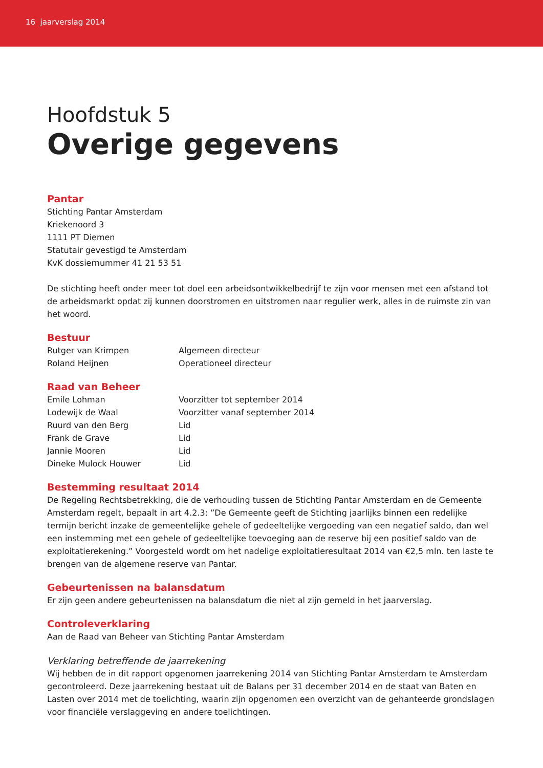16 jaarverslag 2014
Hoofdstuk 5
Overige gegevens
Pantar
Stichting Pantar Amsterdam
Kriekenoord 3
1111 PT Diemen
Statutair gevestigd te Amsterdam
KvK dossiernummer 41 21 53 51
De stichting heeft onder meer tot doel een arbeidsontwikkelbedrijf te zijn voor mensen met een afstand tot de arbeidsmarkt opdat zij kunnen doorstromen en uitstromen naar regulier werk, alles in de ruimste zin van het woord.
Bestuur
| Rutger van Krimpen | Algemeen directeur |
| Roland Heijnen | Operationeel directeur |
Raad van Beheer
| Emile Lohman | Voorzitter tot september 2014 |
| Lodewijk de Waal | Voorzitter vanaf september 2014 |
| Ruurd van den Berg | Lid |
| Frank de Grave | Lid |
| Jannie Mooren | Lid |
| Dineke Mulock Houwer | Lid |
Bestemming resultaat 2014
De Regeling Rechtsbetrekking, die de verhouding tussen de Stichting Pantar Amsterdam en de Gemeente Amsterdam regelt, bepaalt in art 4.2.3: ”De Gemeente geeft de Stichting jaarlijks binnen een redelijke termijn bericht inzake de gemeentelijke gehele of gedeeltelijke vergoeding van een negatief saldo, dan wel een instemming met een gehele of gedeeltelijke toevoeging aan de reserve bij een positief saldo van de exploitatierekening.” Voorgesteld wordt om het nadelige exploitatieresultaat 2014 van €2,5 mln. ten laste te brengen van de algemene reserve van Pantar.
Gebeurtenissen na balansdatum
Er zijn geen andere gebeurtenissen na balansdatum die niet al zijn gemeld in het jaarverslag.
Controleverklaring
Aan de Raad van Beheer van Stichting Pantar Amsterdam
Verklaring betreffende de jaarrekening
Wij hebben de in dit rapport opgenomen jaarrekening 2014 van Stichting Pantar Amsterdam te Amsterdam gecontroleerd. Deze jaarrekening bestaat uit de Balans per 31 december 2014 en de staat van Baten en Lasten over 2014 met de toelichting, waarin zijn opgenomen een overzicht van de gehanteerde grondslagen voor financiële verslaggeving en andere toelichtingen.